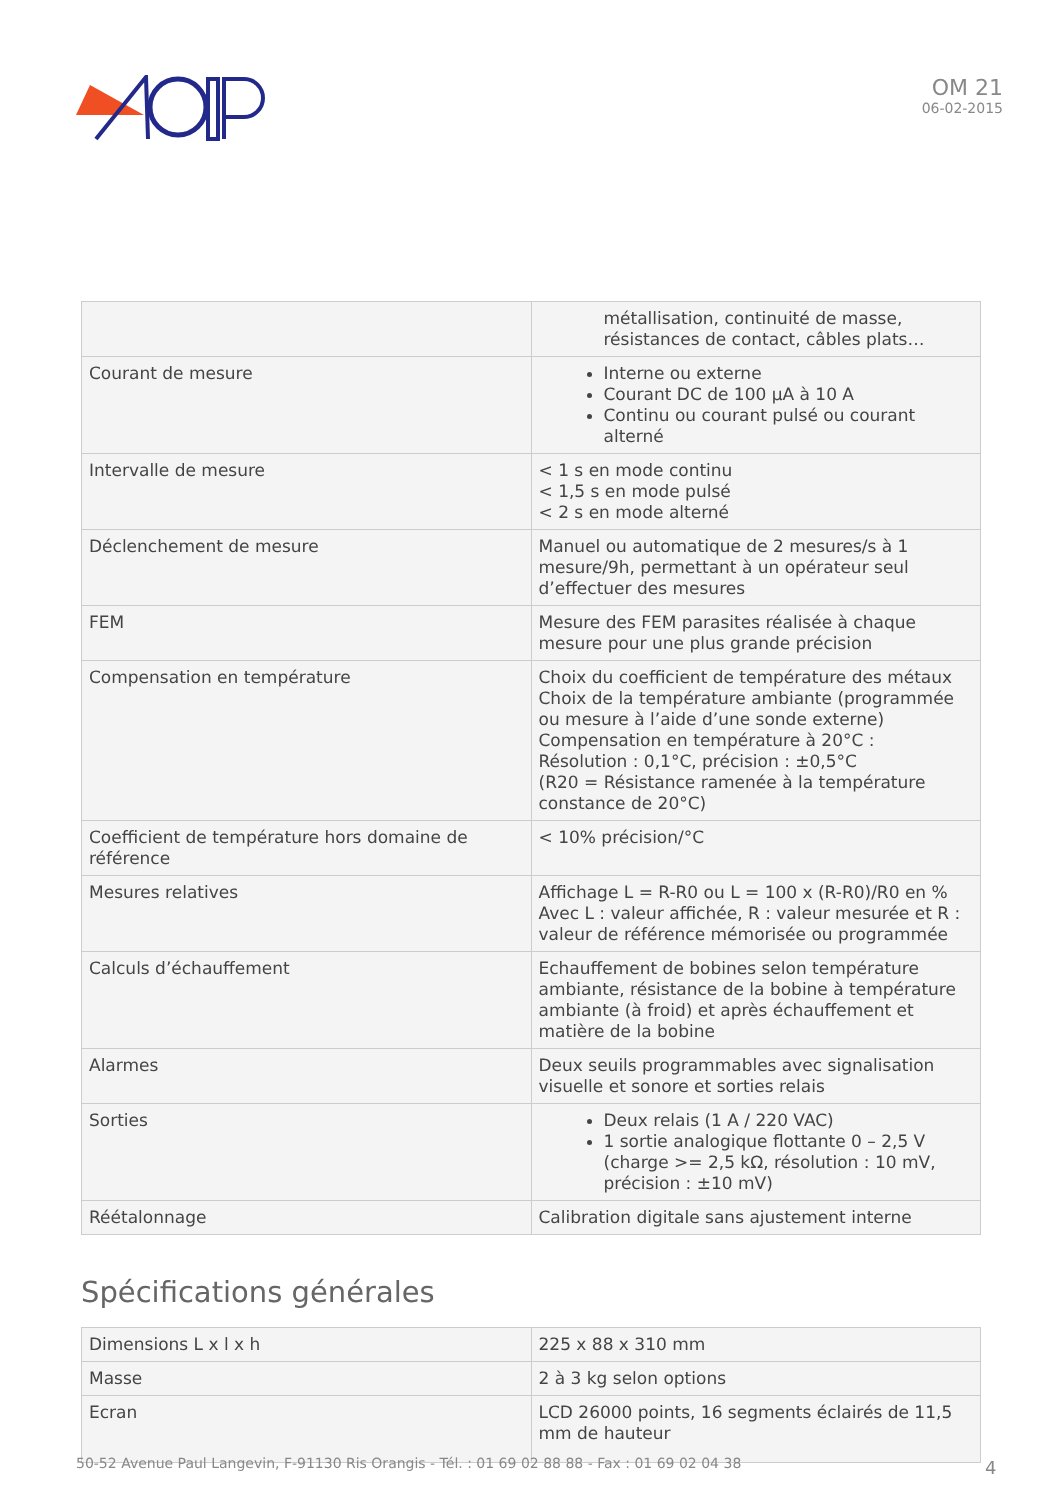OM 21
06-02-2015
| | métallisation, continuité de masse, résistances de contact, câbles plats… |
| Courant de mesure | Interne ou externe Courant DC de 100 µA à 10 A Continu ou courant pulsé ou courant alterné |
| Intervalle de mesure | < 1 s en mode continu < 1,5 s en mode pulsé < 2 s en mode alterné |
| Déclenchement de mesure | Manuel ou automatique de 2 mesures/s à 1 mesure/9h, permettant à un opérateur seul d’effectuer des mesures |
| FEM | Mesure des FEM parasites réalisée à chaque mesure pour une plus grande précision |
| Compensation en température | Choix du coefficient de température des métaux Choix de la température ambiante (programmée ou mesure à l’aide d’une sonde externe) Compensation en température à 20°C : Résolution : 0,1°C, précision : ±0,5°C (R20 = Résistance ramenée à la température constance de 20°C) |
| Coefficient de température hors domaine de référence | < 10% précision/°C |
| Mesures relatives | Affichage L = R-R0 ou L = 100 x (R-R0)/R0 en % Avec L : valeur affichée, R : valeur mesurée et R : valeur de référence mémorisée ou programmée |
| Calculs d’échauffement | Echauffement de bobines selon température ambiante, résistance de la bobine à température ambiante (à froid) et après échauffement et matière de la bobine |
| Alarmes | Deux seuils programmables avec signalisation visuelle et sonore et sorties relais |
| Sorties | Deux relais (1 A / 220 VAC) 1 sortie analogique flottante 0 – 2,5 V (charge >= 2,5 kΩ, résolution : 10 mV, précision : ±10 mV) |
| Réétalonnage | Calibration digitale sans ajustement interne |
Spécifications générales
| Dimensions L x l x h | 225 x 88 x 310 mm |
| Masse | 2 à 3 kg selon options |
| Ecran | LCD 26000 points, 16 segments éclairés de 11,5 mm de hauteur |
50-52 Avenue Paul Langevin, F-91130 Ris Orangis - Tél. : 01 69 02 88 88 - Fax : 01 69 02 04 38
4